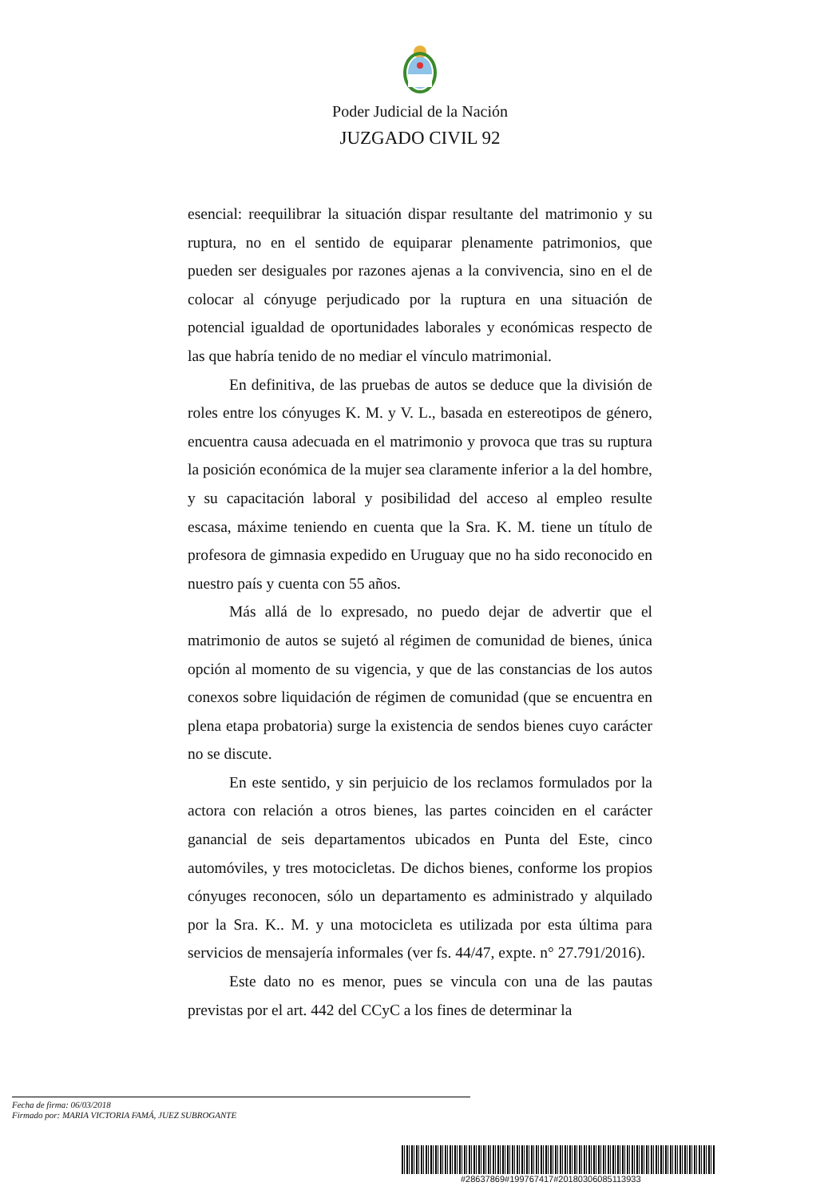Poder Judicial de la Nación
JUZGADO CIVIL 92
esencial: reequilibrar la situación dispar resultante del matrimonio y su ruptura, no en el sentido de equiparar plenamente patrimonios, que pueden ser desiguales por razones ajenas a la convivencia, sino en el de colocar al cónyuge perjudicado por la ruptura en una situación de potencial igualdad de oportunidades laborales y económicas respecto de las que habría tenido de no mediar el vínculo matrimonial.
En definitiva, de las pruebas de autos se deduce que la división de roles entre los cónyuges K. M. y V. L., basada en estereotipos de género, encuentra causa adecuada en el matrimonio y provoca que tras su ruptura la posición económica de la mujer sea claramente inferior a la del hombre, y su capacitación laboral y posibilidad del acceso al empleo resulte escasa, máxime teniendo en cuenta que la Sra. K. M. tiene un título de profesora de gimnasia expedido en Uruguay que no ha sido reconocido en nuestro país y cuenta con 55 años.
Más allá de lo expresado, no puedo dejar de advertir que el matrimonio de autos se sujetó al régimen de comunidad de bienes, única opción al momento de su vigencia, y que de las constancias de los autos conexos sobre liquidación de régimen de comunidad (que se encuentra en plena etapa probatoria) surge la existencia de sendos bienes cuyo carácter no se discute.
En este sentido, y sin perjuicio de los reclamos formulados por la actora con relación a otros bienes, las partes coinciden en el carácter ganancial de seis departamentos ubicados en Punta del Este, cinco automóviles, y tres motocicletas. De dichos bienes, conforme los propios cónyuges reconocen, sólo un departamento es administrado y alquilado por la Sra. K.. M. y una motocicleta es utilizada por esta última para servicios de mensajería informales (ver fs. 44/47, expte. n° 27.791/2016).
Este dato no es menor, pues se vincula con una de las pautas previstas por el art. 442 del CCyC a los fines de determinar la
Fecha de firma: 06/03/2018
Firmado por: MARIA VICTORIA FAMÁ, JUEZ SUBROGANTE
#28637869#199767417#20180306085113933